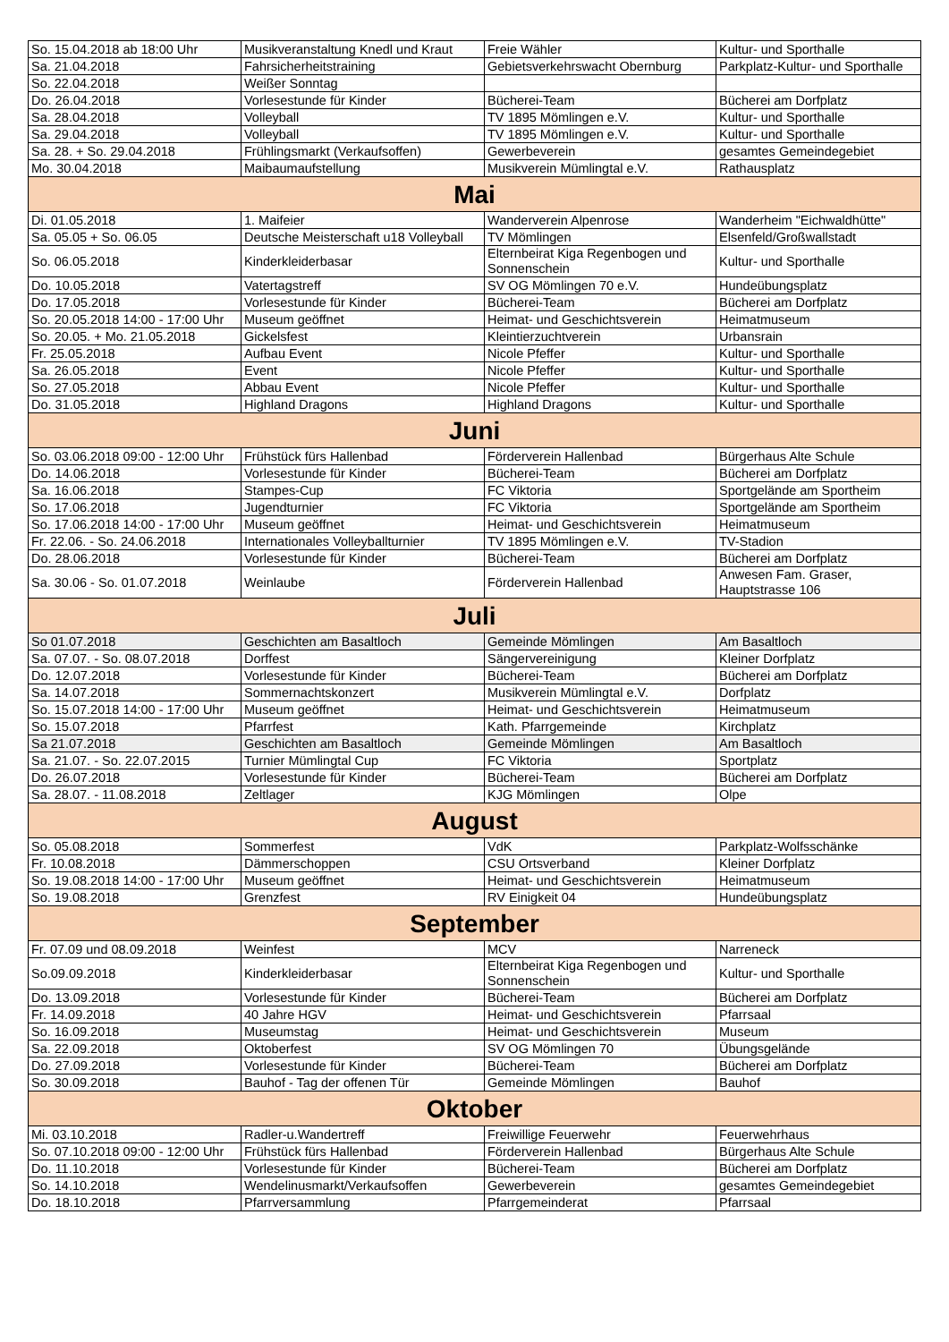| So. 15.04.2018 ab 18:00 Uhr | Musikveranstaltung Knedl und Kraut | Freie Wähler | Kultur- und Sporthalle |
| Sa. 21.04.2018 | Fahrsicherheitstraining | Gebietsverkehrswacht Obernburg | Parkplatz-Kultur- und Sporthalle |
| So. 22.04.2018 | Weißer Sonntag | | |
| Do. 26.04.2018 | Vorlesestunde für Kinder | Bücherei-Team | Bücherei am Dorfplatz |
| Sa. 28.04.2018 | Volleyball | TV 1895 Mömlingen e.V. | Kultur- und Sporthalle |
| Sa. 29.04.2018 | Volleyball | TV 1895 Mömlingen e.V. | Kultur- und Sporthalle |
| Sa. 28. + So. 29.04.2018 | Frühlingsmarkt (Verkaufsoffen) | Gewerbeverein | gesamtes Gemeindegebiet |
| Mo. 30.04.2018 | Maibaumaufstellung | Musikverein Mümlingtal e.V. | Rathausplatz |
| Mai | | | |
| Di. 01.05.2018 | 1. Maifeier | Wanderverein Alpenrose | Wanderheim "Eichwaldhütte" |
| Sa. 05.05 + So. 06.05 | Deutsche Meisterschaft u18 Volleyball | TV Mömlingen | Elsenfeld/Großwallstadt |
| So. 06.05.2018 | Kinderkleiderbasar | Elternbeirat Kiga Regenbogen und Sonnenschein | Kultur- und Sporthalle |
| Do. 10.05.2018 | Vatertagstreff | SV OG Mömlingen 70 e.V. | Hundeübungsplatz |
| Do. 17.05.2018 | Vorlesestunde für Kinder | Bücherei-Team | Bücherei am Dorfplatz |
| So. 20.05.2018 14:00 - 17:00 Uhr | Museum geöffnet | Heimat- und Geschichtsverein | Heimatmuseum |
| So. 20.05. + Mo. 21.05.2018 | Gickelsfest | Kleintierzuchtverein | Urbansrain |
| Fr. 25.05.2018 | Aufbau Event | Nicole Pfeffer | Kultur- und Sporthalle |
| Sa. 26.05.2018 | Event | Nicole Pfeffer | Kultur- und Sporthalle |
| So. 27.05.2018 | Abbau Event | Nicole Pfeffer | Kultur- und Sporthalle |
| Do. 31.05.2018 | Highland Dragons | Highland Dragons | Kultur- und Sporthalle |
| Juni | | | |
| So. 03.06.2018 09:00 - 12:00 Uhr | Frühstück fürs Hallenbad | Förderverein Hallenbad | Bürgerhaus Alte Schule |
| Do. 14.06.2018 | Vorlesestunde für Kinder | Bücherei-Team | Bücherei am Dorfplatz |
| Sa. 16.06.2018 | Stampes-Cup | FC Viktoria | Sportgelände am Sportheim |
| So. 17.06.2018 | Jugendturnier | FC Viktoria | Sportgelände am Sportheim |
| So. 17.06.2018 14:00 - 17:00 Uhr | Museum geöffnet | Heimat- und Geschichtsverein | Heimatmuseum |
| Fr. 22.06. - So. 24.06.2018 | Internationales Volleyballturnier | TV 1895 Mömlingen e.V. | TV-Stadion |
| Do. 28.06.2018 | Vorlesestunde für Kinder | Bücherei-Team | Bücherei am Dorfplatz |
| Sa. 30.06 - So. 01.07.2018 | Weinlaube | Förderverein Hallenbad | Anwesen Fam. Graser, Hauptstrasse 106 |
| Juli | | | |
| So 01.07.2018 | Geschichten am Basaltloch | Gemeinde Mömlingen | Am Basaltloch |
| Sa. 07.07. - So. 08.07.2018 | Dorffest | Sängervereinigung | Kleiner Dorfplatz |
| Do. 12.07.2018 | Vorlesestunde für Kinder | Bücherei-Team | Bücherei am Dorfplatz |
| Sa. 14.07.2018 | Sommernachtskonzert | Musikverein Mümlingtal e.V. | Dorfplatz |
| So. 15.07.2018 14:00 - 17:00 Uhr | Museum geöffnet | Heimat- und Geschichtsverein | Heimatmuseum |
| So. 15.07.2018 | Pfarrfest | Kath. Pfarrgemeinde | Kirchplatz |
| Sa 21.07.2018 | Geschichten am Basaltloch | Gemeinde Mömlingen | Am Basaltloch |
| Sa. 21.07. - So. 22.07.2015 | Turnier Mümlingtal Cup | FC Viktoria | Sportplatz |
| Do. 26.07.2018 | Vorlesestunde für Kinder | Bücherei-Team | Bücherei am Dorfplatz |
| Sa. 28.07. - 11.08.2018 | Zeltlager | KJG Mömlingen | Olpe |
| August | | | |
| So. 05.08.2018 | Sommerfest | VdK | Parkplatz-Wolfsschänke |
| Fr. 10.08.2018 | Dämmerschoppen | CSU Ortsverband | Kleiner Dorfplatz |
| So. 19.08.2018 14:00 - 17:00 Uhr | Museum geöffnet | Heimat- und Geschichtsverein | Heimatmuseum |
| So. 19.08.2018 | Grenzfest | RV Einigkeit 04 | Hundeübungsplatz |
| September | | | |
| Fr. 07.09 und 08.09.2018 | Weinfest | MCV | Narreneck |
| So.09.09.2018 | Kinderkleiderbasar | Elternbeirat Kiga Regenbogen und Sonnenschein | Kultur- und Sporthalle |
| Do. 13.09.2018 | Vorlesestunde für Kinder | Bücherei-Team | Bücherei am Dorfplatz |
| Fr. 14.09.2018 | 40 Jahre HGV | Heimat- und Geschichtsverein | Pfarrsaal |
| So. 16.09.2018 | Museumstag | Heimat- und Geschichtsverein | Museum |
| Sa. 22.09.2018 | Oktoberfest | SV OG Mömlingen 70 | Übungsgelände |
| Do. 27.09.2018 | Vorlesestunde für Kinder | Bücherei-Team | Bücherei am Dorfplatz |
| So. 30.09.2018 | Bauhof - Tag der offenen Tür | Gemeinde Mömlingen | Bauhof |
| Oktober | | | |
| Mi. 03.10.2018 | Radler-u.Wandertreff | Freiwillige Feuerwehr | Feuerwehrhaus |
| So. 07.10.2018 09:00 - 12:00 Uhr | Frühstück fürs Hallenbad | Förderverein Hallenbad | Bürgerhaus Alte Schule |
| Do. 11.10.2018 | Vorlesestunde für Kinder | Bücherei-Team | Bücherei am Dorfplatz |
| So. 14.10.2018 | Wendelinusmarkt/Verkaufsoffen | Gewerbeverein | gesamtes Gemeindegebiet |
| Do. 18.10.2018 | Pfarrversammlung | Pfarrgemeinderat | Pfarrsaal |